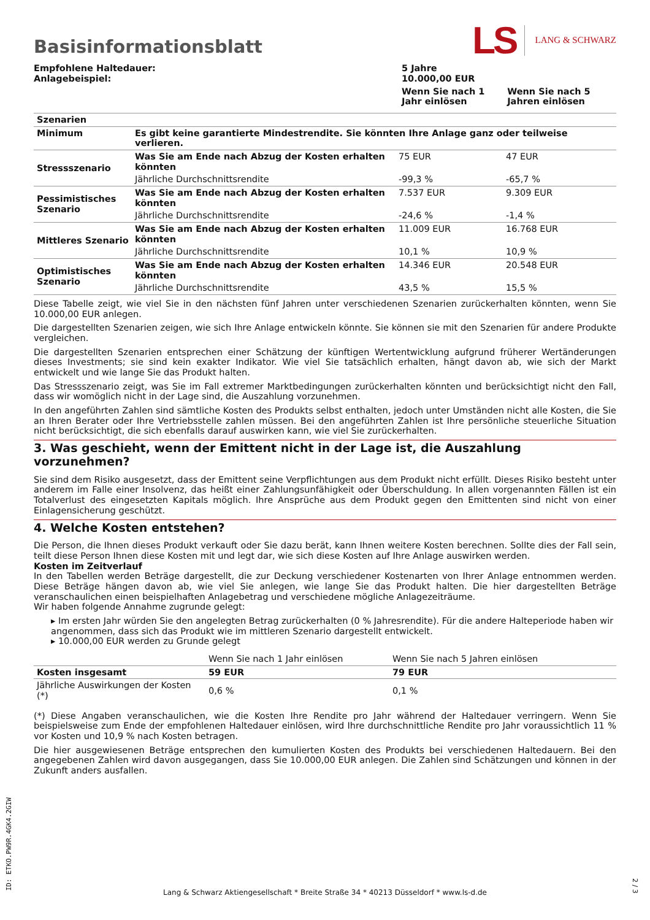Basisinformationsblatt
LS LANG & SCHWARZ
| Empfohlene Haltedauer: Anlagebeispiel: | 5 Jahre 10.000,00 EUR | |
| | Wenn Sie nach 1 Jahr einlösen | Wenn Sie nach 5 Jahren einlösen |
| Szenarien | | | |
| Minimum | Es gibt keine garantierte Mindestrendite. Sie könnten Ihre Anlage ganz oder teilweise verlieren. | | |
| Stressszenario | Was Sie am Ende nach Abzug der Kosten erhalten könnten | 75 EUR | 47 EUR |
| | Jährliche Durchschnittsrendite | -99,3 % | -65,7 % |
| Pessimistisches Szenario | Was Sie am Ende nach Abzug der Kosten erhalten könnten | 7.537 EUR | 9.309 EUR |
| | Jährliche Durchschnittsrendite | -24,6 % | -1,4 % |
| Mittleres Szenario | Was Sie am Ende nach Abzug der Kosten erhalten könnten | 11.009 EUR | 16.768 EUR |
| | Jährliche Durchschnittsrendite | 10,1 % | 10,9 % |
| Optimistisches Szenario | Was Sie am Ende nach Abzug der Kosten erhalten könnten | 14.346 EUR | 20.548 EUR |
| | Jährliche Durchschnittsrendite | 43,5 % | 15,5 % |
Diese Tabelle zeigt, wie viel Sie in den nächsten fünf Jahren unter verschiedenen Szenarien zurückerhalten könnten, wenn Sie 10.000,00 EUR anlegen.
Die dargestellten Szenarien zeigen, wie sich Ihre Anlage entwickeln könnte. Sie können sie mit den Szenarien für andere Produkte vergleichen.
Die dargestellten Szenarien entsprechen einer Schätzung der künftigen Wertentwicklung aufgrund früherer Wertänderungen dieses Investments; sie sind kein exakter Indikator. Wie viel Sie tatsächlich erhalten, hängt davon ab, wie sich der Markt entwickelt und wie lange Sie das Produkt halten.
Das Stressszenario zeigt, was Sie im Fall extremer Marktbedingungen zurückerhalten könnten und berücksichtigt nicht den Fall, dass wir womöglich nicht in der Lage sind, die Auszahlung vorzunehmen.
In den angeführten Zahlen sind sämtliche Kosten des Produkts selbst enthalten, jedoch unter Umständen nicht alle Kosten, die Sie an Ihren Berater oder Ihre Vertriebsstelle zahlen müssen. Bei den angeführten Zahlen ist Ihre persönliche steuerliche Situation nicht berücksichtigt, die sich ebenfalls darauf auswirken kann, wie viel Sie zurückerhalten.
3. Was geschieht, wenn der Emittent nicht in der Lage ist, die Auszahlung vorzunehmen?
Sie sind dem Risiko ausgesetzt, dass der Emittent seine Verpflichtungen aus dem Produkt nicht erfüllt. Dieses Risiko besteht unter anderem im Falle einer Insolvenz, das heißt einer Zahlungsunfähigkeit oder Überschuldung. In allen vorgenannten Fällen ist ein Totalverlust des eingesetzten Kapitals möglich. Ihre Ansprüche aus dem Produkt gegen den Emittenten sind nicht von einer Einlagensicherung geschützt.
4. Welche Kosten entstehen?
Die Person, die Ihnen dieses Produkt verkauft oder Sie dazu berät, kann Ihnen weitere Kosten berechnen. Sollte dies der Fall sein, teilt diese Person Ihnen diese Kosten mit und legt dar, wie sich diese Kosten auf Ihre Anlage auswirken werden.
Kosten im Zeitverlauf
In den Tabellen werden Beträge dargestellt, die zur Deckung verschiedener Kostenarten von Ihrer Anlage entnommen werden. Diese Beträge hängen davon ab, wie viel Sie anlegen, wie lange Sie das Produkt halten. Die hier dargestellten Beträge veranschaulichen einen beispielhaften Anlagebetrag und verschiedene mögliche Anlagezeiträume.
Wir haben folgende Annahme zugrunde gelegt:
▸ Im ersten Jahr würden Sie den angelegten Betrag zurückerhalten (0 % Jahresrendite). Für die andere Halteperiode haben wir angenommen, dass sich das Produkt wie im mittleren Szenario dargestellt entwickelt.
▸ 10.000,00 EUR werden zu Grunde gelegt
| | Wenn Sie nach 1 Jahr einlösen | Wenn Sie nach 5 Jahren einlösen |
| Kosten insgesamt | 59 EUR | 79 EUR |
| Jährliche Auswirkungen der Kosten (*) | 0,6 % | 0,1 % |
(*) Diese Angaben veranschaulichen, wie die Kosten Ihre Rendite pro Jahr während der Haltedauer verringern. Wenn Sie beispielsweise zum Ende der empfohlenen Haltedauer einlösen, wird Ihre durchschnittliche Rendite pro Jahr voraussichtlich 11 % vor Kosten und 10,9 % nach Kosten betragen.
Die hier ausgewiesenen Beträge entsprechen den kumulierten Kosten des Produkts bei verschiedenen Haltedauern. Bei den angegebenen Zahlen wird davon ausgegangen, dass Sie 10.000,00 EUR anlegen. Die Zahlen sind Schätzungen und können in der Zukunft anders ausfallen.
ID: ETKO.PW9R.4GK4.2GIW
Lang & Schwarz Aktiengesellschaft * Breite Straße 34 * 40213 Düsseldorf * www.ls-d.de
2 / 3